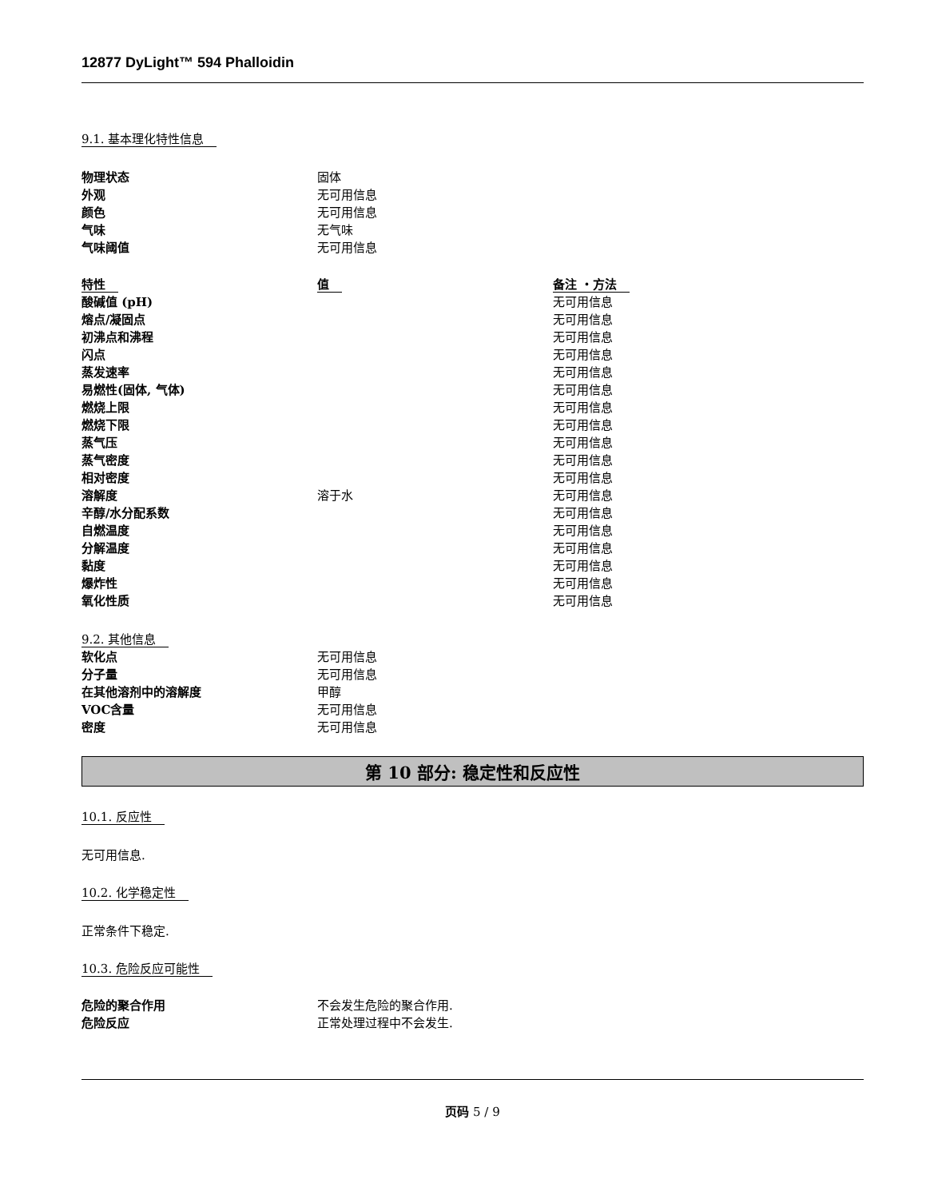12877 DyLight™ 594 Phalloidin
9.1. 基本理化特性信息
| 物理状态 | 固体 |
| 外观 | 无可用信息 |
| 颜色 | 无可用信息 |
| 气味 | 无气味 |
| 气味阈值 | 无可用信息 |
| 特性 | 值 | 备注 ・方法 |
| --- | --- | --- |
| 酸碱值 (pH) | | 无可用信息 |
| 熔点/凝固点 | | 无可用信息 |
| 初沸点和沸程 | | 无可用信息 |
| 闪点 | | 无可用信息 |
| 蒸发速率 | | 无可用信息 |
| 易燃性(固体, 气体) | | 无可用信息 |
| 燃烧上限 | | 无可用信息 |
| 燃烧下限 | | 无可用信息 |
| 蒸气压 | | 无可用信息 |
| 蒸气密度 | | 无可用信息 |
| 相对密度 | | 无可用信息 |
| 溶解度 | 溶于水 | 无可用信息 |
| 辛醇/水分配系数 | | 无可用信息 |
| 自燃温度 | | 无可用信息 |
| 分解温度 | | 无可用信息 |
| 黏度 | | 无可用信息 |
| 爆炸性 | | 无可用信息 |
| 氧化性质 | | 无可用信息 |
9.2. 其他信息
| 软化点 | 无可用信息 |
| 分子量 | 无可用信息 |
| 在其他溶剂中的溶解度 | 甲醇 |
| VOC含量 | 无可用信息 |
| 密度 | 无可用信息 |
第 10 部分: 稳定性和反应性
10.1. 反应性
无可用信息.
10.2. 化学稳定性
正常条件下稳定.
10.3. 危险反应可能性
| 危险的聚合作用 | 不会发生危险的聚合作用. |
| 危险反应 | 正常处理过程中不会发生. |
页码 5 / 9